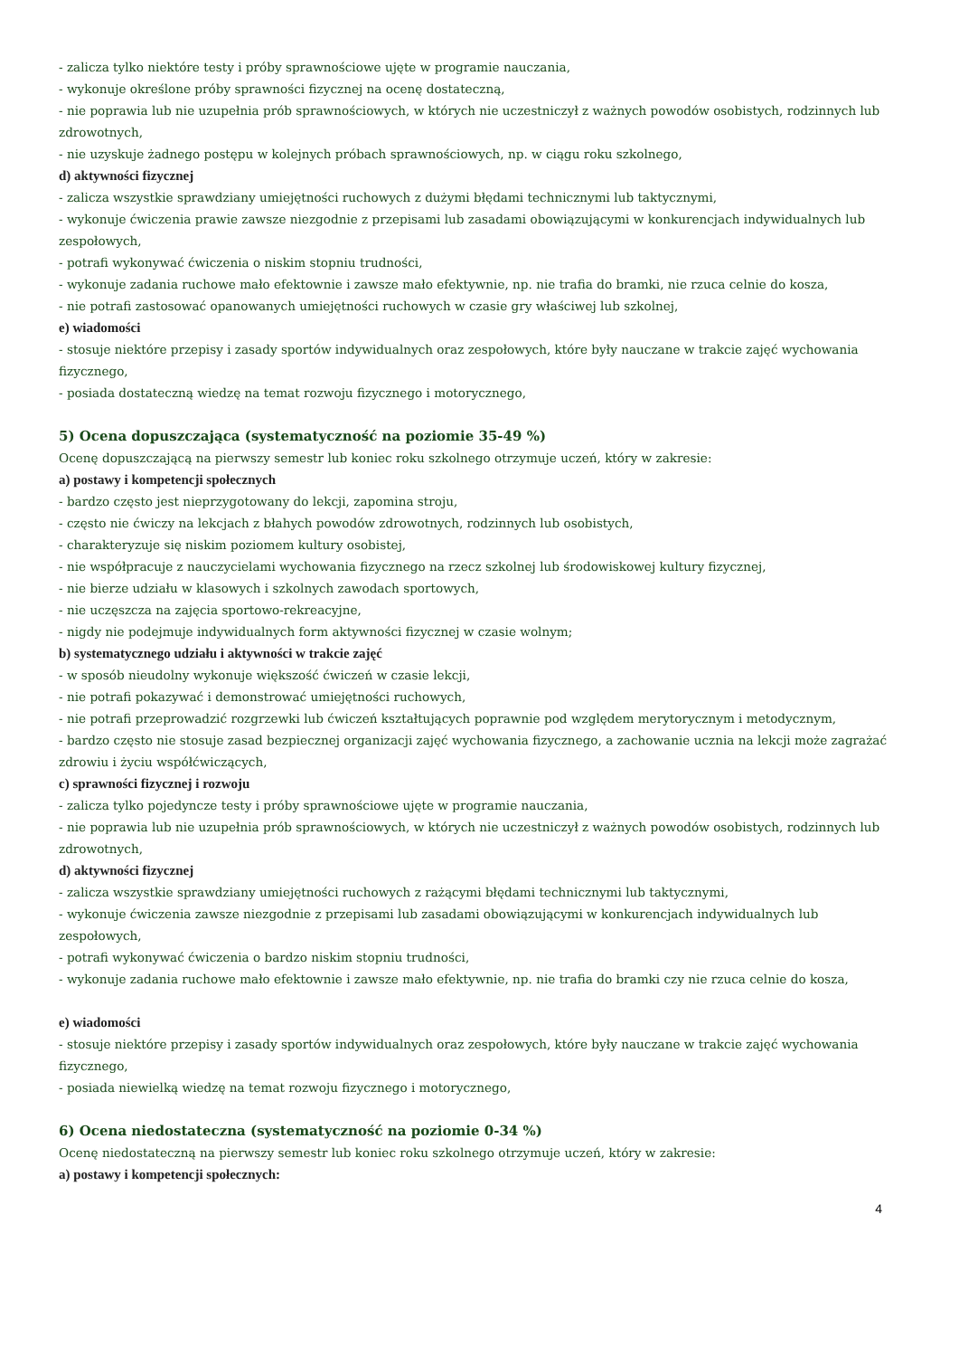- zalicza tylko niektóre testy i próby sprawnościowe ujęte w programie nauczania,
- wykonuje określone próby sprawności fizycznej na ocenę dostateczną,
- nie poprawia lub nie uzupełnia prób sprawnościowych, w których nie uczestniczył z ważnych powodów osobistych, rodzinnych lub zdrowotnych,
- nie uzyskuje żadnego postępu w kolejnych próbach sprawnościowych, np. w ciągu roku szkolnego,
d) aktywności fizycznej
- zalicza wszystkie sprawdziany umiejętności ruchowych z dużymi błędami technicznymi lub taktycznymi,
- wykonuje ćwiczenia prawie zawsze niezgodnie z przepisami lub zasadami obowiązującymi w konkurencjach indywidualnych lub zespołowych,
- potrafi wykonywać ćwiczenia o niskim stopniu trudności,
- wykonuje zadania ruchowe mało efektownie i zawsze mało efektywnie, np. nie trafia do bramki, nie rzuca celnie do kosza,
- nie potrafi zastosować opanowanych umiejętności ruchowych w czasie gry właściwej lub szkolnej,
e) wiadomości
- stosuje niektóre przepisy i zasady sportów indywidualnych oraz zespołowych, które były nauczane w trakcie zajęć wychowania fizycznego,
- posiada dostateczną wiedzę na temat rozwoju fizycznego i motorycznego,
5) Ocena dopuszczająca (systematyczność na poziomie 35-49 %)
Ocenę dopuszczającą na pierwszy semestr lub koniec roku szkolnego otrzymuje uczeń, który w zakresie:
a) postawy i kompetencji społecznych
- bardzo często jest nieprzygotowany do lekcji, zapomina stroju,
- często nie ćwiczy na lekcjach z błahych powodów zdrowotnych, rodzinnych lub osobistych,
- charakteryzuje się niskim poziomem kultury osobistej,
- nie współpracuje z nauczycielami wychowania fizycznego na rzecz szkolnej lub środowiskowej kultury fizycznej,
- nie bierze udziału w klasowych i szkolnych zawodach sportowych,
- nie uczęszcza na zajęcia sportowo-rekreacyjne,
- nigdy nie podejmuje indywidualnych form aktywności fizycznej w czasie wolnym;
b) systematycznego udziału i aktywności w trakcie zajęć
- w sposób nieudolny wykonuje większość ćwiczeń w czasie lekcji,
- nie potrafi pokazywać i demonstrować umiejętności ruchowych,
- nie potrafi przeprowadzić rozgrzewki lub ćwiczeń kształtujących poprawnie pod względem merytorycznym i metodycznym,
- bardzo często nie stosuje zasad bezpiecznej organizacji zajęć wychowania fizycznego, a zachowanie ucznia na lekcji może zagrażać zdrowiu i życiu współćwiczących,
c) sprawności fizycznej i rozwoju
- zalicza tylko pojedyncze testy i próby sprawnościowe ujęte w programie nauczania,
- nie poprawia lub nie uzupełnia prób sprawnościowych, w których nie uczestniczył z ważnych powodów osobistych, rodzinnych lub zdrowotnych,
d) aktywności fizycznej
- zalicza wszystkie sprawdziany umiejętności ruchowych z rażącymi błędami technicznymi lub taktycznymi,
- wykonuje ćwiczenia zawsze niezgodnie z przepisami lub zasadami obowiązującymi w konkurencjach indywidualnych lub zespołowych,
- potrafi wykonywać ćwiczenia o bardzo niskim stopniu trudności,
- wykonuje zadania ruchowe mało efektownie i zawsze mało efektywnie, np. nie trafia do bramki czy nie rzuca celnie do kosza,
e) wiadomości
- stosuje niektóre przepisy i zasady sportów indywidualnych oraz zespołowych, które były nauczane w trakcie zajęć wychowania fizycznego,
- posiada niewielką wiedzę na temat rozwoju fizycznego i motorycznego,
6) Ocena niedostateczna (systematyczność na poziomie 0-34 %)
Ocenę niedostateczną na pierwszy semestr lub koniec roku szkolnego otrzymuje uczeń, który w zakresie:
a) postawy i kompetencji społecznych:
4